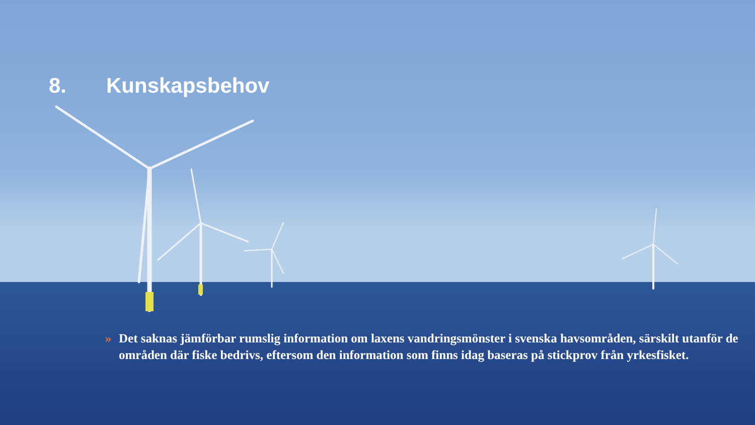8. Kunskapsbehov
» Det saknas jämförbar rumslig information om laxens vandringsmönster i svenska havsområden, särskilt utanför de områden där fiske bedrivs, eftersom den information som finns idag baseras på stickprov från yrkesfisket.